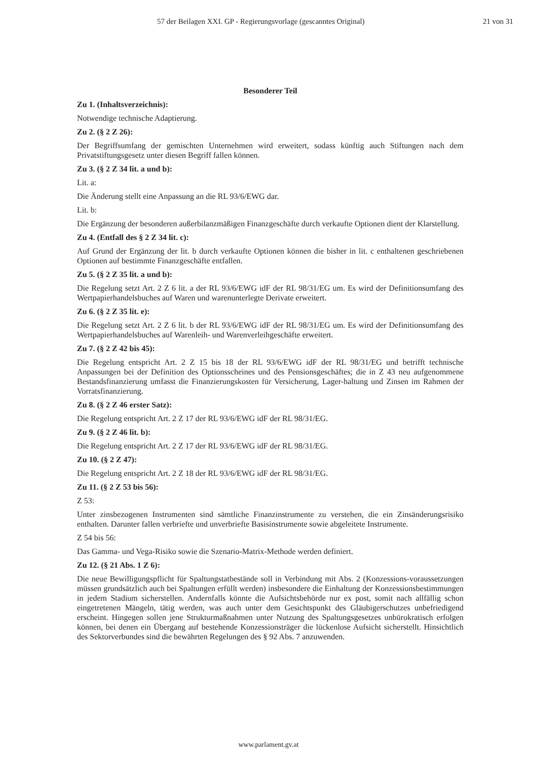57 der Beilagen XXI. GP - Regierungsvorlage (gescanntes Original) 21 von 31
Besonderer Teil
Zu 1. (Inhaltsverzeichnis):
Notwendige technische Adaptierung.
Zu 2. (§ 2 Z 26):
Der Begriffsumfang der gemischten Unternehmen wird erweitert, sodass künftig auch Stiftungen nach dem Privatstiftungsgesetz unter diesen Begriff fallen können.
Zu 3. (§ 2 Z 34 lit. a und b):
Lit. a:
Die Änderung stellt eine Anpassung an die RL 93/6/EWG dar.
Lit. b:
Die Ergänzung der besonderen außerbilanzmäßigen Finanzgeschäfte durch verkaufte Optionen dient der Klarstellung.
Zu 4. (Entfall des § 2 Z 34 lit. c):
Auf Grund der Ergänzung der lit. b durch verkaufte Optionen können die bisher in lit. c enthaltenen geschriebenen Optionen auf bestimmte Finanzgeschäfte entfallen.
Zu 5. (§ 2 Z 35 lit. a und b):
Die Regelung setzt Art. 2 Z 6 lit. a der RL 93/6/EWG idF der RL 98/31/EG um. Es wird der Definitionsumfang des Wertpapierhandelsbuches auf Waren und warenunterlegte Derivate erweitert.
Zu 6. (§ 2 Z 35 lit. e):
Die Regelung setzt Art. 2 Z 6 lit. b der RL 93/6/EWG idF der RL 98/31/EG um. Es wird der Definitionsumfang des Wertpapierhandelsbuches auf Warenleih- und Warenverleihgeschäfte erweitert.
Zu 7. (§ 2 Z 42 bis 45):
Die Regelung entspricht Art. 2 Z 15 bis 18 der RL 93/6/EWG idF der RL 98/31/EG und betrifft technische Anpassungen bei der Definition des Optionsscheines und des Pensionsgeschäftes; die in Z 43 neu aufgenommene Bestandsfinanzierung umfasst die Finanzierungskosten für Versicherung, Lager-haltung und Zinsen im Rahmen der Vorratsfinanzierung.
Zu 8. (§ 2 Z 46 erster Satz):
Die Regelung entspricht Art. 2 Z 17 der RL 93/6/EWG idF der RL 98/31/EG.
Zu 9. (§ 2 Z 46 lit. b):
Die Regelung entspricht Art. 2 Z 17 der RL 93/6/EWG idF der RL 98/31/EG.
Zu 10. (§ 2 Z 47):
Die Regelung entspricht Art. 2 Z 18 der RL 93/6/EWG idF der RL 98/31/EG.
Zu 11. (§ 2 Z 53 bis 56):
Z 53:
Unter zinsbezogenen Instrumenten sind sämtliche Finanzinstrumente zu verstehen, die ein Zinsänderungsrisiko enthalten. Darunter fallen verbriefte und unverbriefte Basisinstrumente sowie abgeleitete Instrumente.
Z 54 bis 56:
Das Gamma- und Vega-Risiko sowie die Szenario-Matrix-Methode werden definiert.
Zu 12. (§ 21 Abs. 1 Z 6):
Die neue Bewilligungspflicht für Spaltungstatbestände soll in Verbindung mit Abs. 2 (Konzessions-voraussetzungen müssen grundsätzlich auch bei Spaltungen erfüllt werden) insbesondere die Einhaltung der Konzessionsbestimmungen in jedem Stadium sicherstellen. Andernfalls könnte die Aufsichtsbehörde nur ex post, somit nach allfällig schon eingetretenen Mängeln, tätig werden, was auch unter dem Gesichtspunkt des Gläubigerschutzes unbefriedigend erscheint. Hingegen sollen jene Strukturmaßnahmen unter Nutzung des Spaltungsgesetzes unbürokratisch erfolgen können, bei denen ein Übergang auf bestehende Konzessionsträger die lückenlose Aufsicht sicherstellt. Hinsichtlich des Sektorverbundes sind die bewährten Regelungen des § 92 Abs. 7 anzuwenden.
www.parlament.gv.at